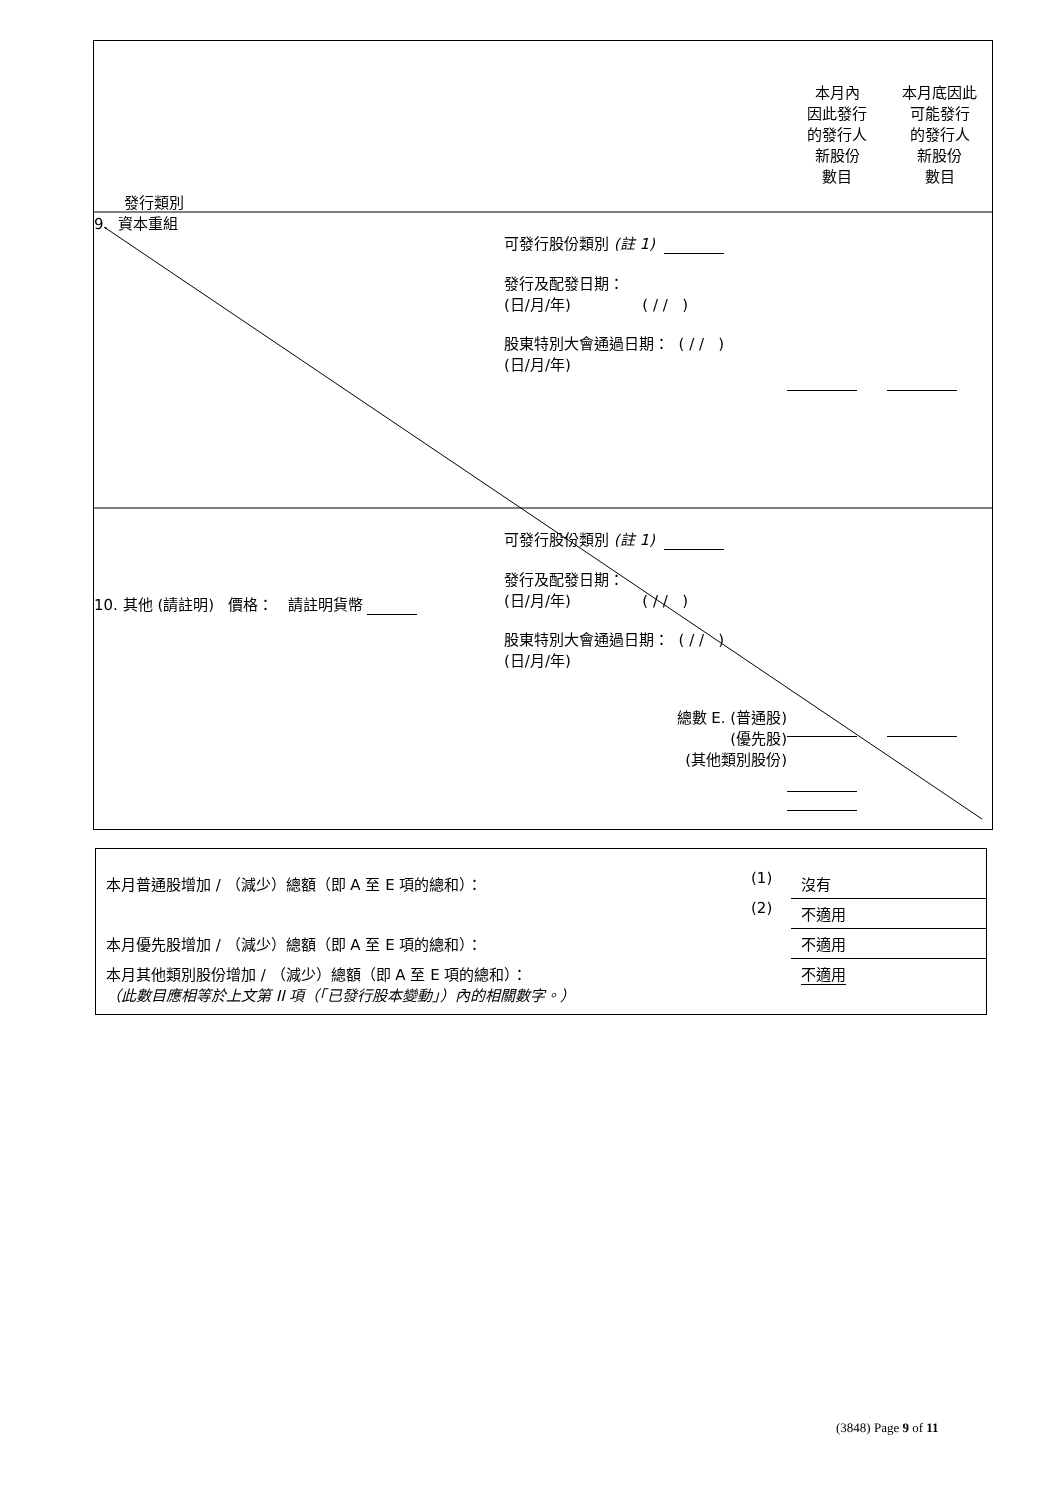| 發行類別 | | 本月內 因此發行 的發行人 新股份 數目 | 本月底因此 可能發行 的發行人 新股份 數目 |
| 9. 資本重組 | 可發行股份類別 (註 1) 發行及配發日期： (日/月/年) ( / / ) 股東特別大會通過日期： ( / / ) (日/月/年) | | |
| 10. 其他 (請註明) 價格： 請註明貨幣 | 可發行股份類別 (註 1) 發行及配發日期： (日/月/年) ( / / ) 股東特別大會通過日期： ( / / ) (日/月/年) 總數 E. (普通股) (優先股) (其他類別股份) | | |
| 本月普通股增加 / （減少）總額（即 A 至 E 項的總和）： | (1) | 沒有 |
| | (2) | 不適用 |
| 本月優先股增加 / （減少）總額（即 A 至 E 項的總和）： | | 不適用 |
| 本月其他類別股份增加 / （減少）總額（即 A 至 E 項的總和）： （此數目應相等於上文第 II 項（「已發行股本變動」）內的相關數字。） | | 不適用 |
(3848) Page 9 of 11